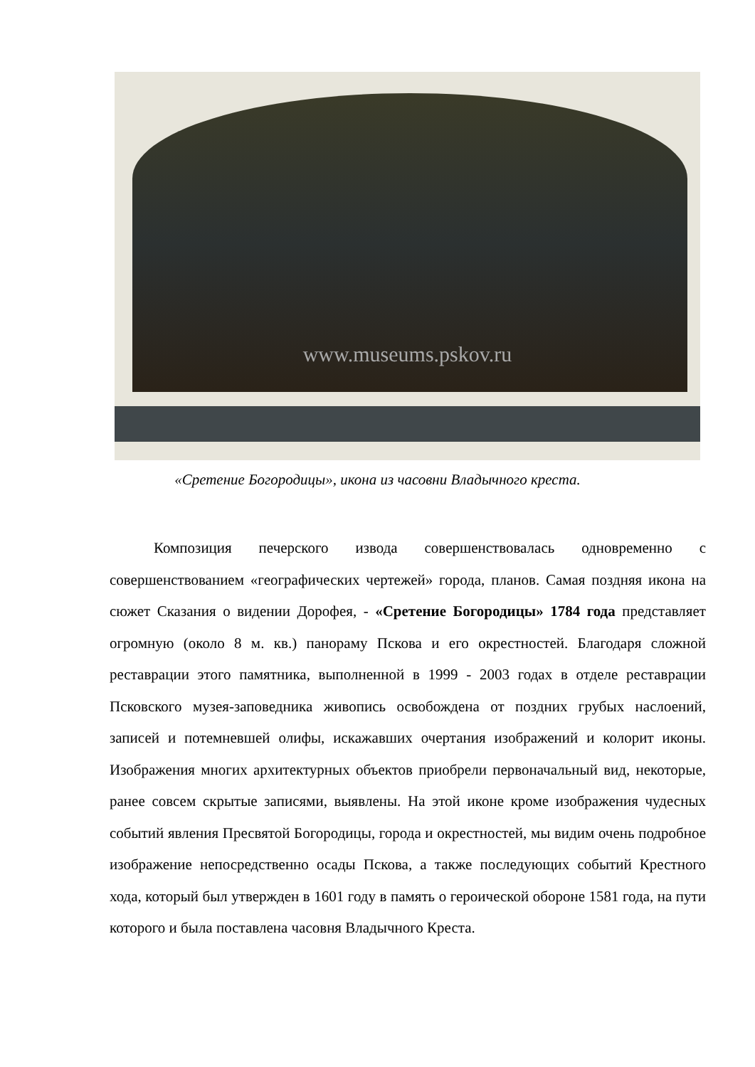www.museums.pskov.ru
«Сретение Богородицы», икона из часовни Владычного креста.
Композиция печерского извода совершенствовалась одновременно с совершенствованием «географических чертежей» города, планов. Самая поздняя икона на сюжет Сказания о видении Дорофея, - «Сретение Богородицы» 1784 года представляет огромную (около 8 м. кв.) панораму Пскова и его окрестностей. Благодаря сложной реставрации этого памятника, выполненной в 1999 - 2003 годах в отделе реставрации Псковского музея-заповедника живопись освобождена от поздних грубых наслоений, записей и потемневшей олифы, искажавших очертания изображений и колорит иконы. Изображения многих архитектурных объектов приобрели первоначальный вид, некоторые, ранее совсем скрытые записями, выявлены. На этой иконе кроме изображения чудесных событий явления Пресвятой Богородицы, города и окрестностей, мы видим очень подробное изображение непосредственно осады Пскова, а также последующих событий Крестного хода, который был утвержден в 1601 году в память о героической обороне 1581 года, на пути которого и была поставлена часовня Владычного Креста.